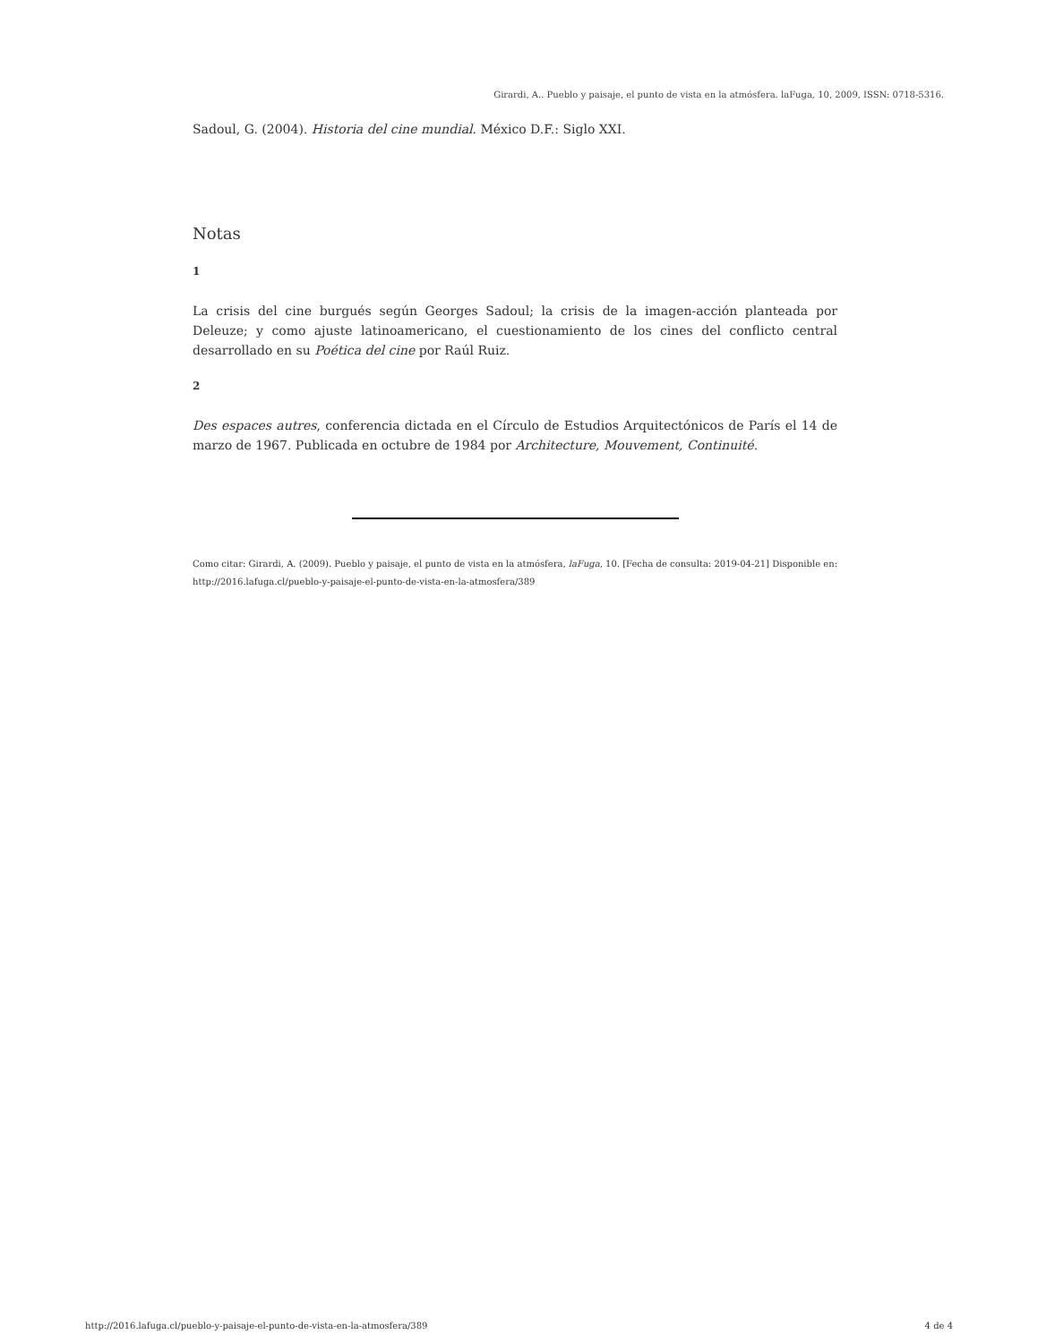Girardi, A.. Pueblo y paisaje, el punto de vista en la atmósfera. laFuga, 10, 2009, ISSN: 0718-5316.
Sadoul, G. (2004). Historia del cine mundial. México D.F.: Siglo XXI.
Notas
1
La crisis del cine burgués según Georges Sadoul; la crisis de la imagen-acción planteada por Deleuze; y como ajuste latinoamericano, el cuestionamiento de los cines del conflicto central desarrollado en su Poética del cine por Raúl Ruiz.
2
Des espaces autres, conferencia dictada en el Círculo de Estudios Arquitectónicos de París el 14 de marzo de 1967. Publicada en octubre de 1984 por Architecture, Mouvement, Continuité.
Como citar: Girardi, A. (2009). Pueblo y paisaje, el punto de vista en la atmósfera, laFuga, 10. [Fecha de consulta: 2019-04-21] Disponible en: http://2016.lafuga.cl/pueblo-y-paisaje-el-punto-de-vista-en-la-atmosfera/389
http://2016.lafuga.cl/pueblo-y-paisaje-el-punto-de-vista-en-la-atmosfera/389 4 de 4